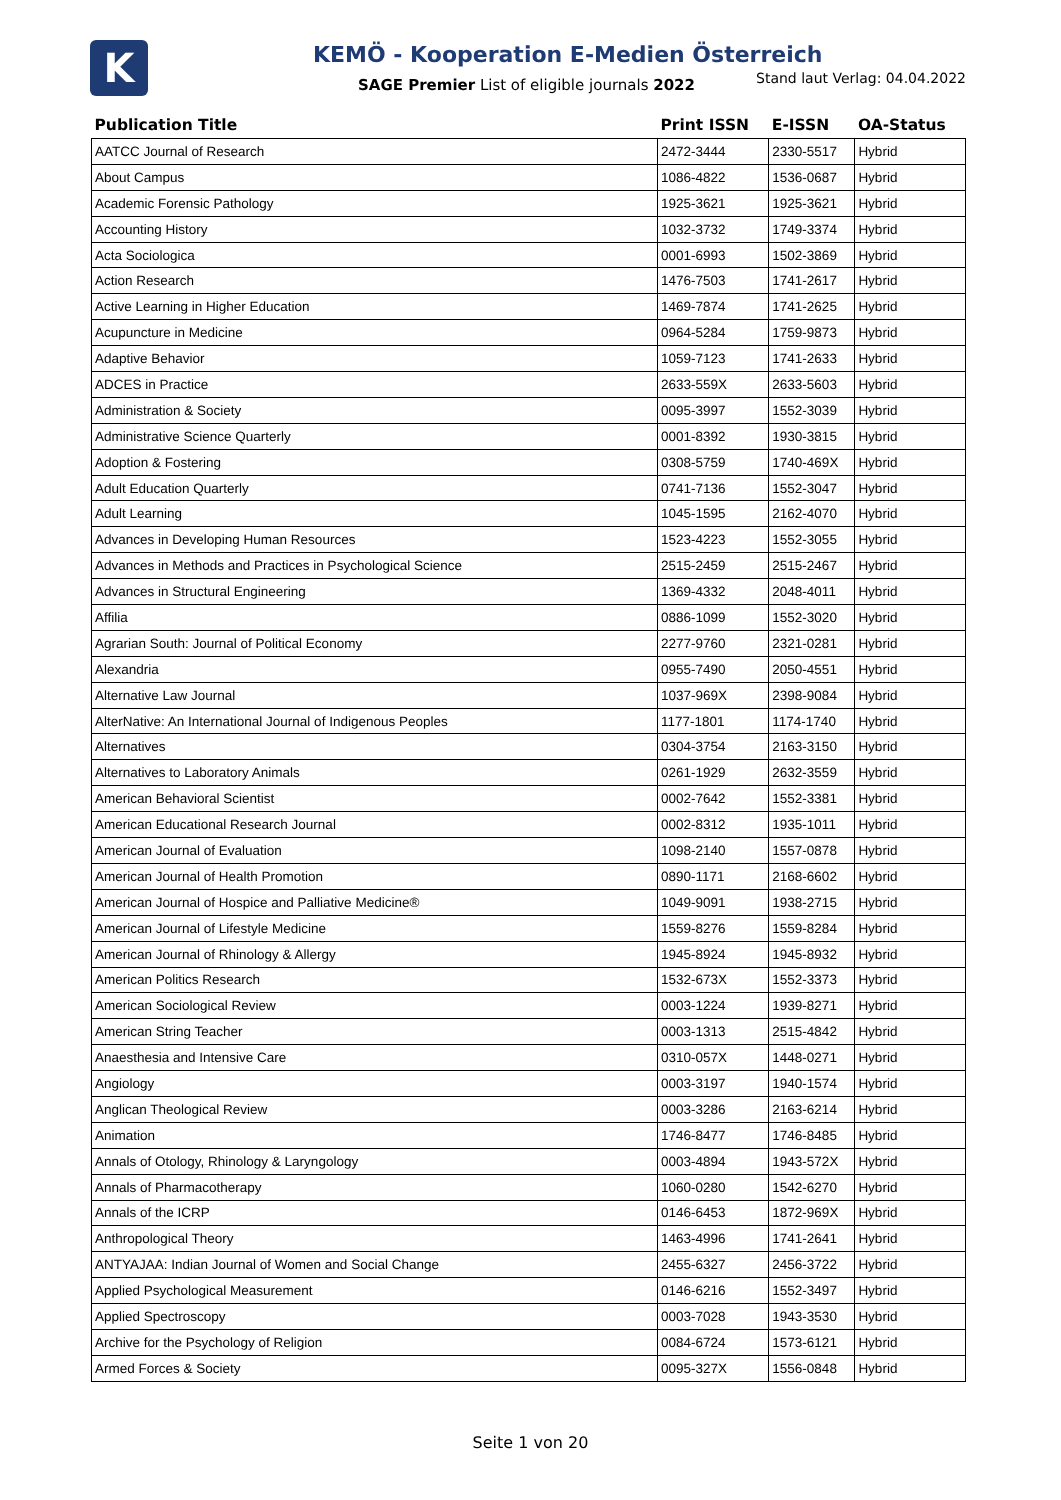K
KEMÖ - Kooperation E-Medien Österreich
SAGE Premier List of eligible journals 2022
Stand laut Verlag: 04.04.2022
| Publication Title | Print ISSN | E-ISSN | OA-Status |
| --- | --- | --- | --- |
| AATCC Journal of Research | 2472-3444 | 2330-5517 | Hybrid |
| About Campus | 1086-4822 | 1536-0687 | Hybrid |
| Academic Forensic Pathology | 1925-3621 | 1925-3621 | Hybrid |
| Accounting History | 1032-3732 | 1749-3374 | Hybrid |
| Acta Sociologica | 0001-6993 | 1502-3869 | Hybrid |
| Action Research | 1476-7503 | 1741-2617 | Hybrid |
| Active Learning in Higher Education | 1469-7874 | 1741-2625 | Hybrid |
| Acupuncture in Medicine | 0964-5284 | 1759-9873 | Hybrid |
| Adaptive Behavior | 1059-7123 | 1741-2633 | Hybrid |
| ADCES in Practice | 2633-559X | 2633-5603 | Hybrid |
| Administration & Society | 0095-3997 | 1552-3039 | Hybrid |
| Administrative Science Quarterly | 0001-8392 | 1930-3815 | Hybrid |
| Adoption & Fostering | 0308-5759 | 1740-469X | Hybrid |
| Adult Education Quarterly | 0741-7136 | 1552-3047 | Hybrid |
| Adult Learning | 1045-1595 | 2162-4070 | Hybrid |
| Advances in Developing Human Resources | 1523-4223 | 1552-3055 | Hybrid |
| Advances in Methods and Practices in Psychological Science | 2515-2459 | 2515-2467 | Hybrid |
| Advances in Structural Engineering | 1369-4332 | 2048-4011 | Hybrid |
| Affilia | 0886-1099 | 1552-3020 | Hybrid |
| Agrarian South: Journal of Political Economy | 2277-9760 | 2321-0281 | Hybrid |
| Alexandria | 0955-7490 | 2050-4551 | Hybrid |
| Alternative Law Journal | 1037-969X | 2398-9084 | Hybrid |
| AlterNative: An International Journal of Indigenous Peoples | 1177-1801 | 1174-1740 | Hybrid |
| Alternatives | 0304-3754 | 2163-3150 | Hybrid |
| Alternatives to Laboratory Animals | 0261-1929 | 2632-3559 | Hybrid |
| American Behavioral Scientist | 0002-7642 | 1552-3381 | Hybrid |
| American Educational Research Journal | 0002-8312 | 1935-1011 | Hybrid |
| American Journal of Evaluation | 1098-2140 | 1557-0878 | Hybrid |
| American Journal of Health Promotion | 0890-1171 | 2168-6602 | Hybrid |
| American Journal of Hospice and Palliative Medicine® | 1049-9091 | 1938-2715 | Hybrid |
| American Journal of Lifestyle Medicine | 1559-8276 | 1559-8284 | Hybrid |
| American Journal of Rhinology & Allergy | 1945-8924 | 1945-8932 | Hybrid |
| American Politics Research | 1532-673X | 1552-3373 | Hybrid |
| American Sociological Review | 0003-1224 | 1939-8271 | Hybrid |
| American String Teacher | 0003-1313 | 2515-4842 | Hybrid |
| Anaesthesia and Intensive Care | 0310-057X | 1448-0271 | Hybrid |
| Angiology | 0003-3197 | 1940-1574 | Hybrid |
| Anglican Theological Review | 0003-3286 | 2163-6214 | Hybrid |
| Animation | 1746-8477 | 1746-8485 | Hybrid |
| Annals of Otology, Rhinology & Laryngology | 0003-4894 | 1943-572X | Hybrid |
| Annals of Pharmacotherapy | 1060-0280 | 1542-6270 | Hybrid |
| Annals of the ICRP | 0146-6453 | 1872-969X | Hybrid |
| Anthropological Theory | 1463-4996 | 1741-2641 | Hybrid |
| ANTYAJAA: Indian Journal of Women and Social Change | 2455-6327 | 2456-3722 | Hybrid |
| Applied Psychological Measurement | 0146-6216 | 1552-3497 | Hybrid |
| Applied Spectroscopy | 0003-7028 | 1943-3530 | Hybrid |
| Archive for the Psychology of Religion | 0084-6724 | 1573-6121 | Hybrid |
| Armed Forces & Society | 0095-327X | 1556-0848 | Hybrid |
Seite 1 von 20